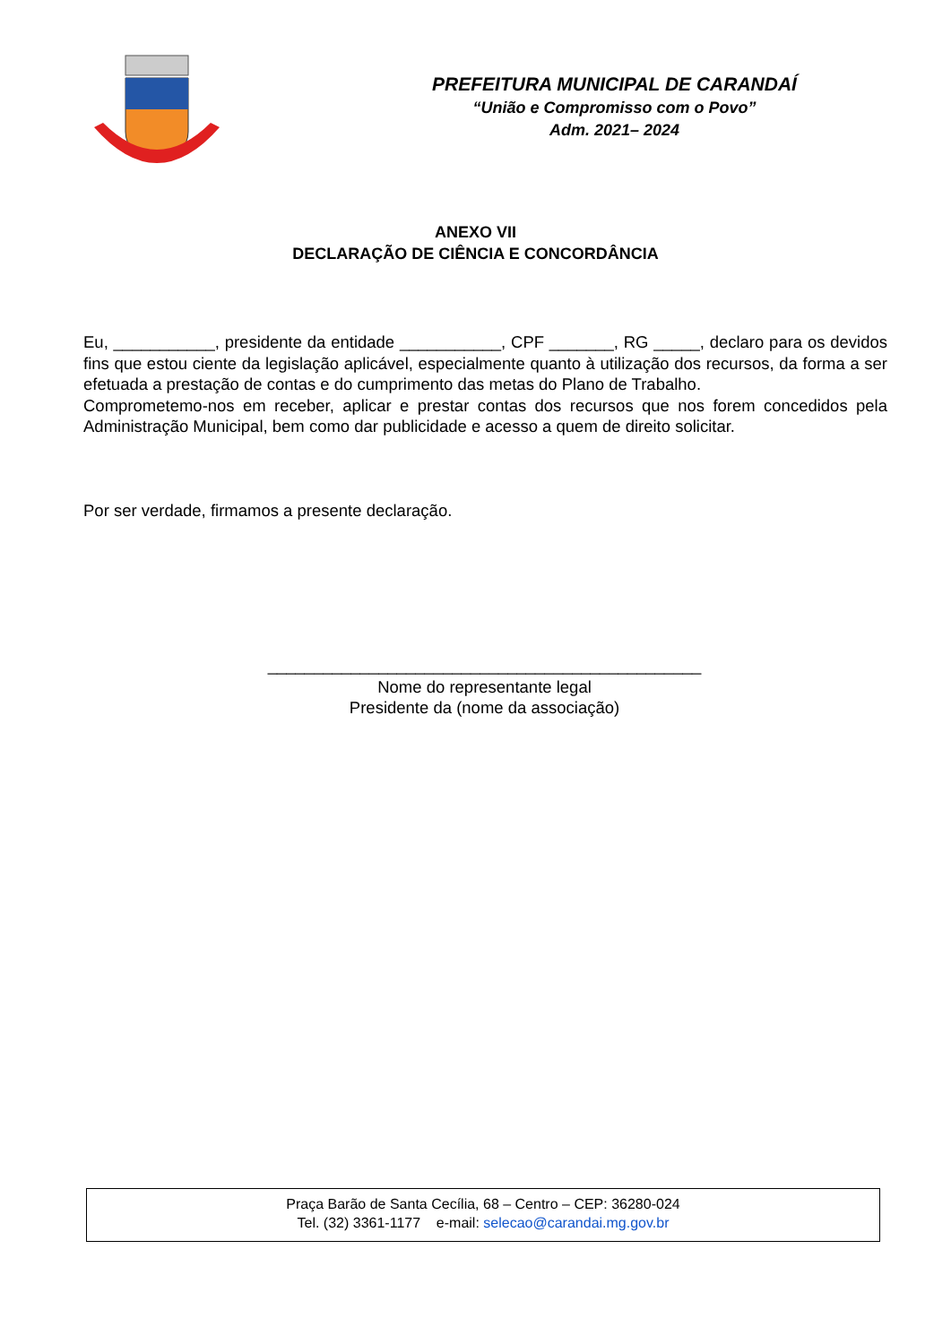PREFEITURA MUNICIPAL DE CARANDAÍ
“União e Compromisso com o Povo”
Adm. 2021– 2024
ANEXO VII
DECLARAÇÃO DE CIÊNCIA E CONCORDÂNCIA
Eu, ___________, presidente da entidade ___________, CPF _______, RG _____, declaro para os devidos fins que estou ciente da legislação aplicável, especialmente quanto à utilização dos recursos, da forma a ser efetuada a prestação de contas e do cumprimento das metas do Plano de Trabalho.
Comprometemo-nos em receber, aplicar e prestar contas dos recursos que nos forem concedidos pela Administração Municipal, bem como dar publicidade e acesso a quem de direito solicitar.
Por ser verdade, firmamos a presente declaração.
_______________________________________________
Nome do representante legal
Presidente da (nome da associação)
Praça Barão de Santa Cecília, 68 – Centro – CEP: 36280-024
Tel. (32) 3361-1177 e-mail: selecao@carandai.mg.gov.br